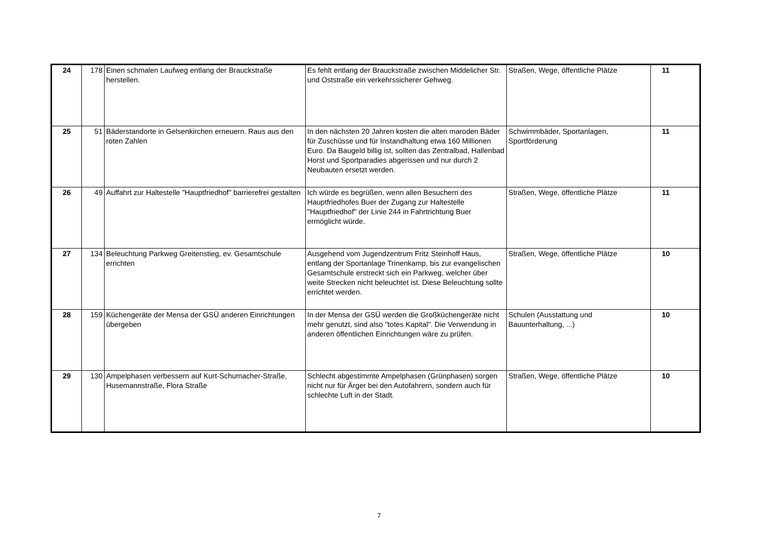| 24 | 178 | Einen schmalen Laufweg entlang der Brauckstraße herstellen. | Es fehlt entlang der Brauckstraße zwischen Middelicher Str. und Oststraße ein verkehrssicherer Gehweg. | Straßen, Wege, öffentliche Plätze | 11 |
| 25 | 51 | Bäderstandorte in Gelsenkirchen erneuern. Raus aus den roten Zahlen | In den nächsten 20 Jahren kosten die alten maroden Bäder für Zuschüsse und für Instandhaltung etwa 160 Millionen Euro. Da Baugeld billig ist, sollten das Zentralbad, Hallenbad Horst und Sportparadies abgerissen und nur durch 2 Neubauten ersetzt werden. | Schwimmbäder, Sportanlagen, Sportförderung | 11 |
| 26 | 49 | Auffahrt zur Haltestelle "Hauptfriedhof" barrierefrei gestalten | Ich würde es begrüßen, wenn allen Besuchern des Hauptfriedhofes Buer der Zugang zur Haltestelle "Hauptfriedhof" der Linie 244 in Fahrtrichtung Buer ermöglicht würde. | Straßen, Wege, öffentliche Plätze | 11 |
| 27 | 134 | Beleuchtung Parkweg Greitenstieg, ev. Gesamtschule errichten | Ausgehend vom Jugendzentrum Fritz Steinhoff Haus, entlang der Sportanlage Trinenkamp, bis zur evangelischen Gesamtschule erstreckt sich ein Parkweg, welcher über weite Strecken nicht beleuchtet ist. Diese Beleuchtung sollte errichtet werden. | Straßen, Wege, öffentliche Plätze | 10 |
| 28 | 159 | Küchengeräte der Mensa der GSÜ anderen Einrichtungen übergeben | In der Mensa der GSÜ werden die Großküchengeräte nicht mehr genutzt, sind also "totes Kapital". Die Verwendung in anderen öffentlichen Einrichtungen wäre zu prüfen. | Schulen (Ausstattung und Bauunterhaltung, ...) | 10 |
| 29 | 130 | Ampelphasen verbessern auf Kurt-Schumacher-Straße, Husemannstraße, Flora Straße | Schlecht abgestimmte Ampelphasen (Grünphasen) sorgen nicht nur für Ärger bei den Autofahrern, sondern auch für schlechte Luft in der Stadt. | Straßen, Wege, öffentliche Plätze | 10 |
7